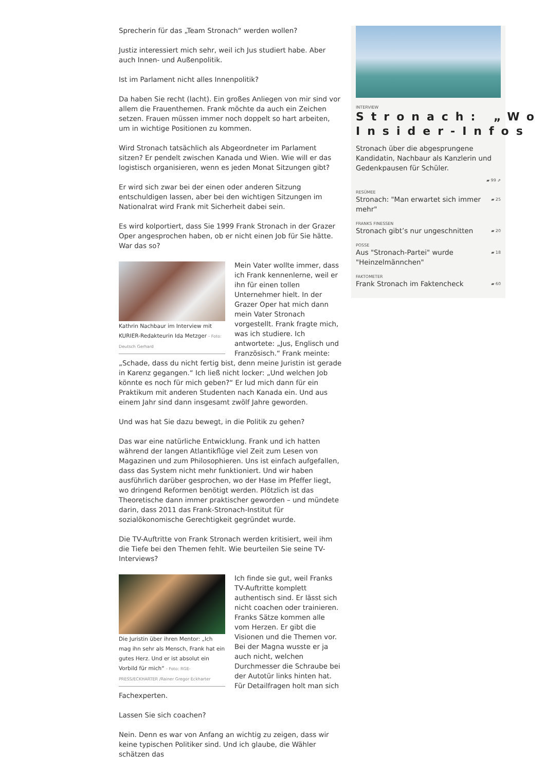Sprecherin für das „Team Stronach“ werden wollen?
Justiz interessiert mich sehr, weil ich Jus studiert habe. Aber auch Innen- und Außenpolitik.
Ist im Parlament nicht alles Innenpolitik?
Da haben Sie recht (lacht). Ein großes Anliegen von mir sind vor allem die Frauenthemen. Frank möchte da auch ein Zeichen setzen. Frauen müssen immer noch doppelt so hart arbeiten, um in wichtige Positionen zu kommen.
Wird Stronach tatsächlich als Abgeordneter im Parlament sitzen? Er pendelt zwischen Kanada und Wien. Wie will er das logistisch organisieren, wenn es jeden Monat Sitzungen gibt?
Er wird sich zwar bei der einen oder anderen Sitzung entschuldigen lassen, aber bei den wichtigen Sitzungen im Nationalrat wird Frank mit Sicherheit dabei sein.
Es wird kolportiert, dass Sie 1999 Frank Stronach in der Grazer Oper angesprochen haben, ob er nicht einen Job für Sie hätte. War das so?
Kathrin Nachbaur im Interview mit KURIER-Redakteurin Ida Metzger - Foto: Deutsch Gerhard
Mein Vater wollte immer, dass ich Frank kennenlerne, weil er ihn für einen tollen Unternehmer hielt. In der Grazer Oper hat mich dann mein Vater Stronach vorgestellt. Frank fragte mich, was ich studiere. Ich antwortete: „Jus, Englisch und Französisch.“ Frank meinte: „Schade, dass du nicht fertig bist, denn meine Juristin ist gerade in Karenz gegangen.“ Ich ließ nicht locker: „Und welchen Job könnte es noch für mich geben?“ Er lud mich dann für ein Praktikum mit anderen Studenten nach Kanada ein. Und aus einem Jahr sind dann insgesamt zwölf Jahre geworden.
Und was hat Sie dazu bewegt, in die Politik zu gehen?
Das war eine natürliche Entwicklung. Frank und ich hatten während der langen Atlantikflüge viel Zeit zum Lesen von Magazinen und zum Philosophieren. Uns ist einfach aufgefallen, dass das System nicht mehr funktioniert. Und wir haben ausführlich darüber gesprochen, wo der Hase im Pfeffer liegt, wo dringend Reformen benötigt werden. Plötzlich ist das Theoretische dann immer praktischer geworden – und mündete darin, dass 2011 das Frank-Stronach-Institut für sozialökonomische Gerechtigkeit gegründet wurde.
Die TV-Auftritte von Frank Stronach werden kritisiert, weil ihm die Tiefe bei den Themen fehlt. Wie beurteilen Sie seine TV-Interviews?
Die Juristin über ihren Mentor: „Ich mag ihn sehr als Mensch, Frank hat ein gutes Herz. Und er ist absolut ein Vorbild für mich“ - Foto: RGE-PRESS/ECKHARTER /Rainer Gregor Eckharter
Ich finde sie gut, weil Franks TV-Auftritte komplett authentisch sind. Er lässt sich nicht coachen oder trainieren. Franks Sätze kommen alle vom Herzen. Er gibt die Visionen und die Themen vor. Bei der Magna wusste er ja auch nicht, welchen Durchmesser die Schraube bei der Autotür links hinten hat. Für Detailfragen holt man sich Fachexperten.
Lassen Sie sich coachen?
Nein. Denn es war von Anfang an wichtig zu zeigen, dass wir keine typischen Politiker sind. Und ich glaube, die Wähler schätzen das
INTERVIEW
Stronach: „Wo
Insider-Infos
Stronach über die abgesprungene Kandidatin, Nachbaur als Kanzlerin und Gedenkpausen für Schüler.
▰ 99 ⇗
RESÜMEE
Stronach: "Man erwartet sich immer mehr" ▰ 25
FRANKS FINESSEN
Stronach gibt’s nur ungeschnitten ▰ 20
POSSE
Aus "Stronach-Partei" wurde "Heinzelmännchen" ▰ 18
FAKTOMETER
Frank Stronach im Faktencheck ▰ 60